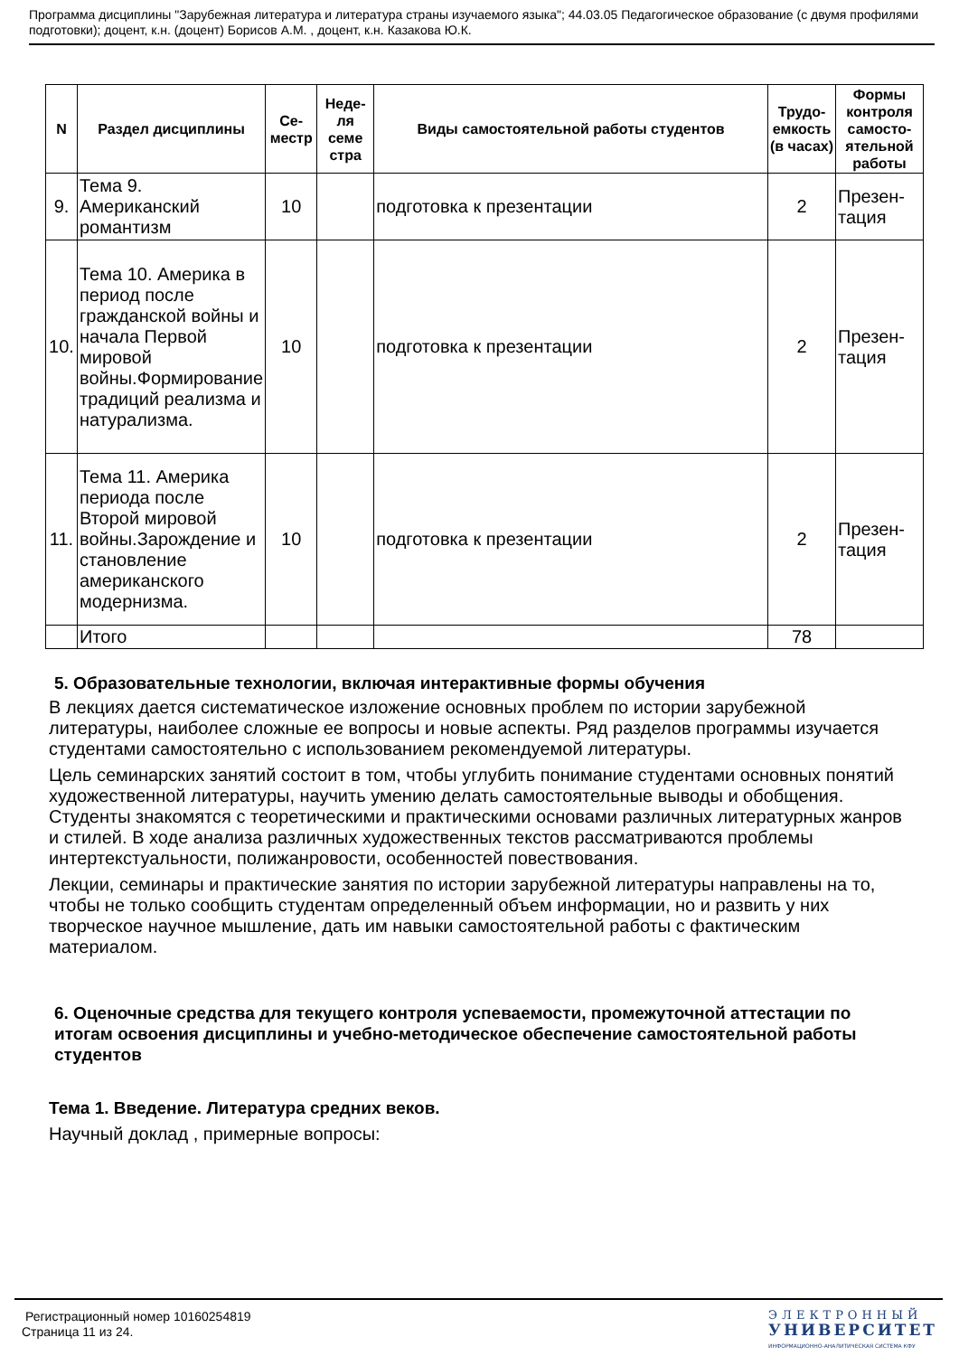Программа дисциплины "Зарубежная литература и литература страны изучаемого языка"; 44.03.05 Педагогическое образование (с двумя профилями подготовки); доцент, к.н. (доцент) Борисов А.М. , доцент, к.н. Казакова Ю.К.
| N | Раздел дисциплины | Се-местр | Неде-ля семе стра | Виды самостоятельной работы студентов | Трудо-емкость (в часах) | Формы контроля самосто-ятельной работы |
| --- | --- | --- | --- | --- | --- | --- |
| 9. | Тема 9. Американский романтизм | 10 | | подготовка к презентации | 2 | Презен-тация |
| 10. | Тема 10. Америка в период после гражданской войны и начала Первой мировой войны.Формирование традиций реализма и натурализма. | 10 | | подготовка к презентации | 2 | Презен-тация |
| 11. | Тема 11. Америка периода после Второй мировой войны.Зарождение и становление американского модернизма. | 10 | | подготовка к презентации | 2 | Презен-тация |
| | Итого | | | | 78 | |
5. Образовательные технологии, включая интерактивные формы обучения
В лекциях дается систематическое изложение основных проблем по истории зарубежной литературы, наиболее сложные ее вопросы и новые аспекты. Ряд разделов программы изучается студентами самостоятельно с использованием рекомендуемой литературы.
Цель семинарских занятий состоит в том, чтобы углубить понимание студентами основных понятий художественной литературы, научить умению делать самостоятельные выводы и обобщения. Студенты знакомятся с теоретическими и практическими основами различных литературных жанров и стилей. В ходе анализа различных художественных текстов рассматриваются проблемы интертекстуальности, полижанровости, особенностей повествования.
Лекции, семинары и практические занятия по истории зарубежной литературы направлены на то, чтобы не только сообщить студентам определенный объем информации, но и развить у них творческое научное мышление, дать им навыки самостоятельной работы с фактическим материалом.
6. Оценочные средства для текущего контроля успеваемости, промежуточной аттестации по итогам освоения дисциплины и учебно-методическое обеспечение самостоятельной работы студентов
Тема 1. Введение. Литература средних веков.
Научный доклад , примерные вопросы:
Регистрационный номер 10160254819
Страница 11 из 24.
ЭЛЕКТРОННЫЙ
УНИВЕРСИТЕТ
ИНФОРМАЦИОННО-АНАЛИТИЧЕСКАЯ СИСТЕМА КФУ